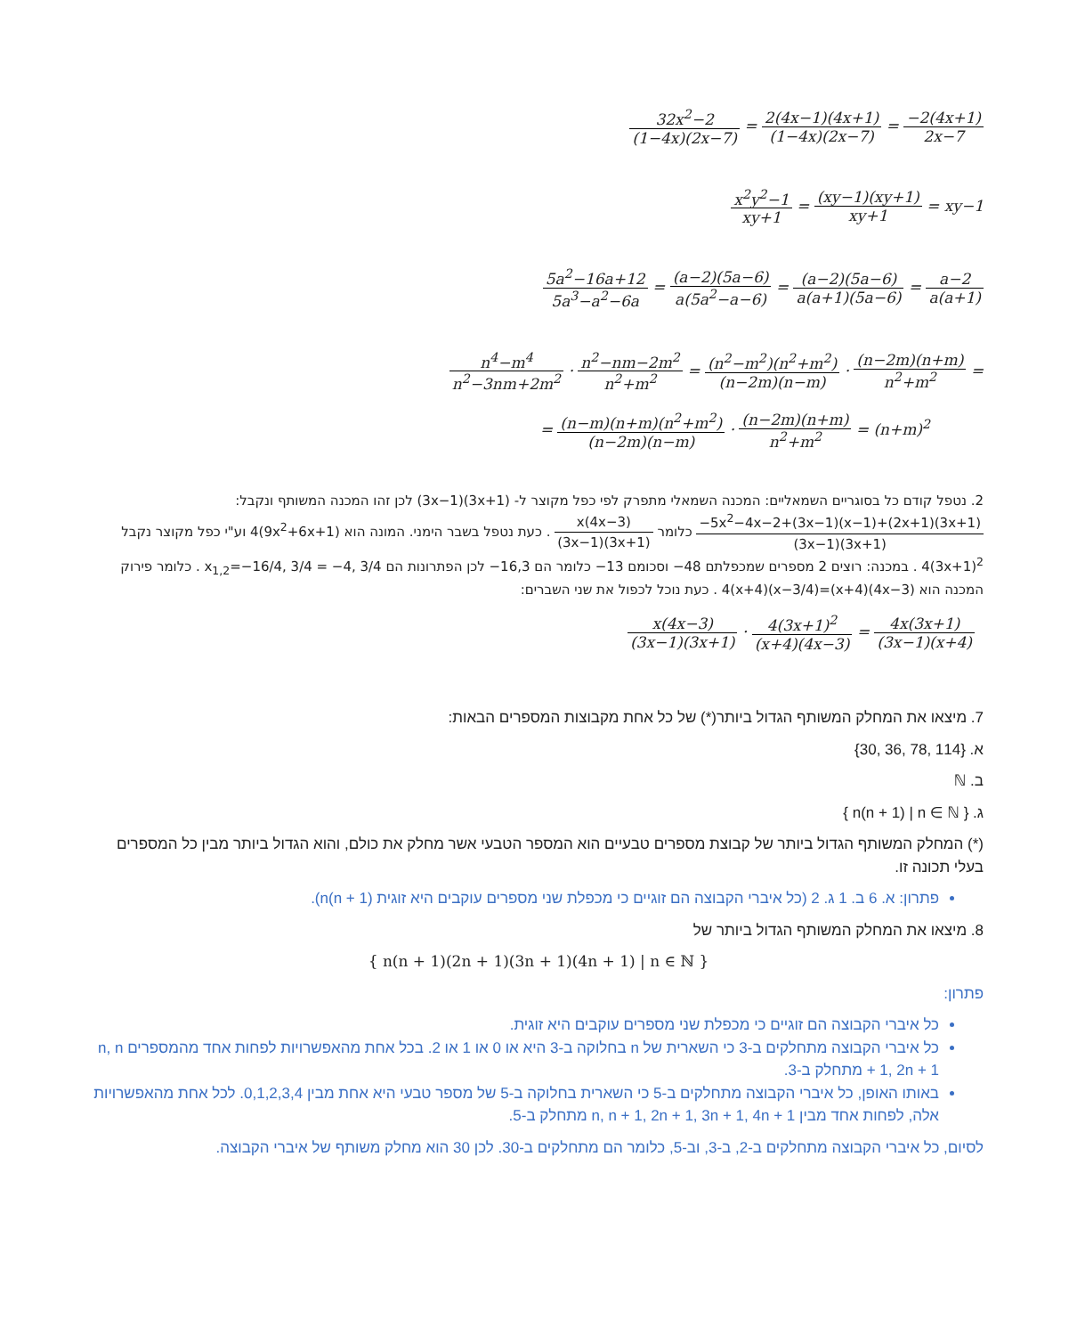32x<sup>2</sup>−2 (1−4x)(2x−7) = 2(4x−1)(4x+1) (1−4x)(2x−7) = −2(4x+1) 2x−7
x<sup>2</sup>y<sup>2</sup>−1 xy+1 = (xy−1)(xy+1) xy+1 = xy−1
5a<sup>2</sup>−16a+12 5a<sup>3</sup>−a<sup>2</sup>−6a = (a−2)(5a−6) a(5a<sup>2</sup>−a−6) = (a−2)(5a−6) a(a+1)(5a−6) = a−2 a(a+1)
n<sup>4</sup>−m<sup>4</sup> n<sup>2</sup>−3nm+2m<sup>2</sup> · n<sup>2</sup>−nm−2m<sup>2</sup> n<sup>2</sup>+m<sup>2</sup> = (n<sup>2</sup>−m<sup>2</sup>)(n<sup>2</sup>+m<sup>2</sup>) (n−2m)(n−m) · (n−2m)(n+m) n<sup>2</sup>+m<sup>2</sup> =
= (n−m)(n+m)(n<sup>2</sup>+m<sup>2</sup>) (n−2m)(n−m) · (n−2m)(n+m) n<sup>2</sup>+m<sup>2</sup> = (n+m)<sup>2</sup>
2. נטפל קודם כל בסוגריים השמאליים: המכנה השמאלי מתפרק לפי כפל מקוצר ל- (3x−1)(3x+1) לכן זהו המכנה המשותף ונקבל: −5x<sup>2</sup>−4x−2+(3x−1)(x−1)+(2x+1)(3x+1) (3x−1)(3x+1) כלומר x(4x−3) (3x−1)(3x+1) . כעת נטפל בשבר הימני. המונה הוא 4(9x<sup>2</sup>+6x+1) וע"י כפל מקוצר נקבל 4(3x+1)<sup>2</sup> . במכנה: רוצים 2 מספרים שמכפלתם −48 וסכומם −13 כלומר הם −16,3 לכן הפתרונות הם x<sub>1,2</sub>=−16/4, 3/4 = −4, 3/4 . כלומר פירוק המכנה הוא 4(x+4)(x−3/4)=(x+4)(4x−3) . כעת נוכל לכפול את שני השברים:
x(4x−3) (3x−1)(3x+1) · 4(3x+1)<sup>2</sup> (x+4)(4x−3) = 4x(3x+1) (3x−1)(x+4)
7. מיצאו את המחלק המשותף הגדול ביותר(*) של כל אחת מקבוצות המספרים הבאות:
א. {30, 36, 78, 114}
ב. ℕ
ג. { n(n + 1) | n ∈ ℕ }
(*) המחלק המשותף הגדול ביותר של קבוצת מספרים טבעיים הוא המספר הטבעי אשר מחלק את כולם, והוא הגדול ביותר מבין כל המספרים בעלי תכונה זו.
פתרון: א. 6 ב. 1 ג. 2 (כל איברי הקבוצה הם זוגיים כי מכפלת שני מספרים עוקבים היא זוגית n(n + 1)).
8. מיצאו את המחלק המשותף הגדול ביותר של
{ n(n + 1)(2n + 1)(3n + 1)(4n + 1) | n ∈ ℕ }
פתרון:
כל איברי הקבוצה הם זוגיים כי מכפלת שני מספרים עוקבים היא זוגית.
כל איברי הקבוצה מתחלקים ב-3 כי השארית של n בחלוקה ב-3 היא או 0 או 1 או 2. בכל אחת מהאפשרויות לפחות אחד מהמספרים n, n + 1, 2n + 1 מתחלק ב-3.
באותו האופן, כל איברי הקבוצה מתחלקים ב-5 כי השארית בחלוקה ב-5 של מספר טבעי היא אחת מבין 0,1,2,3,4. לכל אחת מהאפשרויות אלה, לפחות אחד מבין n, n + 1, 2n + 1, 3n + 1, 4n + 1 מתחלק ב-5.
לסיום, כל איברי הקבוצה מתחלקים ב-2, ב-3, וב-5, כלומר הם מתחלקים ב-30. לכן 30 הוא מחלק משותף של איברי הקבוצה.